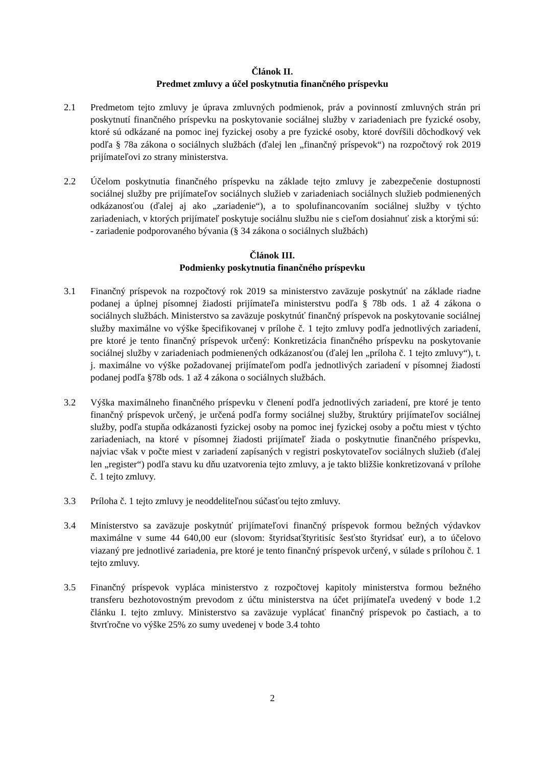Článok II.
Predmet zmluvy a účel poskytnutia finančného príspevku
2.1 Predmetom tejto zmluvy je úprava zmluvných podmienok, práv a povinností zmluvných strán pri poskytnutí finančného príspevku na poskytovanie sociálnej služby v zariadeniach pre fyzické osoby, ktoré sú odkázané na pomoc inej fyzickej osoby a pre fyzické osoby, ktoré dovŕšili dôchodkový vek podľa § 78a zákona o sociálnych službách (ďalej len „finančný príspevok“) na rozpočtový rok 2019 prijímateľovi zo strany ministerstva.
2.2 Účelom poskytnutia finančného príspevku na základe tejto zmluvy je zabezpečenie dostupnosti sociálnej služby pre prijímateľov sociálnych služieb v zariadeniach sociálnych služieb podmienených odkázanosťou (ďalej aj ako „zariadenie“), a to spolufinancovaním sociálnej služby v týchto zariadeniach, v ktorých prijímateľ poskytuje sociálnu službu nie s cieľom dosiahnuť zisk a ktorými sú:
- zariadenie podporovaného bývania (§ 34 zákona o sociálnych službách)
Článok III.
Podmienky poskytnutia finančného príspevku
3.1 Finančný príspevok na rozpočtový rok 2019 sa ministerstvo zaväzuje poskytnúť na základe riadne podanej a úplnej písomnej žiadosti prijímateľa ministerstvu podľa § 78b ods. 1 až 4 zákona o sociálnych službách. Ministerstvo sa zaväzuje poskytnúť finančný príspevok na poskytovanie sociálnej služby maximálne vo výške špecifikovanej v prílohe č. 1 tejto zmluvy podľa jednotlivých zariadení, pre ktoré je tento finančný príspevok určený: Konkretizácia finančného príspevku na poskytovanie sociálnej služby v zariadeniach podmienených odkázanosťou (ďalej len „príloha č. 1 tejto zmluvy“), t. j. maximálne vo výške požadovanej prijímateľom podľa jednotlivých zariadení v písomnej žiadosti podanej podľa §78b ods. 1 až 4 zákona o sociálnych službách.
3.2 Výška maximálneho finančného príspevku v členení podľa jednotlivých zariadení, pre ktoré je tento finančný príspevok určený, je určená podľa formy sociálnej služby, štruktúry prijímateľov sociálnej služby, podľa stupňa odkázanosti fyzickej osoby na pomoc inej fyzickej osoby a počtu miest v týchto zariadeniach, na ktoré v písomnej žiadosti prijímateľ žiada o poskytnutie finančného príspevku, najviac však v počte miest v zariadení zapísaných v registri poskytovateľov sociálnych služieb (ďalej len „register“) podľa stavu ku dňu uzatvorenia tejto zmluvy, a je takto bližšie konkretizovaná v prílohe č. 1 tejto zmluvy.
3.3 Príloha č. 1 tejto zmluvy je neoddeliteľnou súčasťou tejto zmluvy.
3.4 Ministerstvo sa zaväzuje poskytnúť prijímateľovi finančný príspevok formou bežných výdavkov maximálne v sume 44 640,00 eur (slovom: štyridsaťštyritisíc šesťsto štyridsať eur), a to účelovo viazaný pre jednotlivé zariadenia, pre ktoré je tento finančný príspevok určený, v súlade s prílohou č. 1 tejto zmluvy.
3.5 Finančný príspevok vypláca ministerstvo z rozpočtovej kapitoly ministerstva formou bežného transferu bezhotovostným prevodom z účtu ministerstva na účet prijímateľa uvedený v bode 1.2 článku I. tejto zmluvy. Ministerstvo sa zaväzuje vyplácať finančný príspevok po častiach, a to štvrťročne vo výške 25% zo sumy uvedenej v bode 3.4 tohto
2